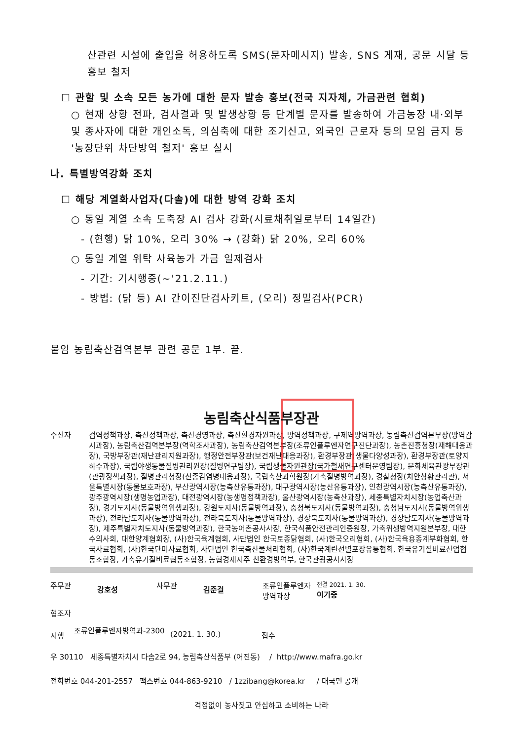산관련 시설에 출입을 허용하도록 SMS(문자메시지) 발송, SNS 게재, 공문 시달 등 홍보 철저
☐ 관할 및 소속 모든 농가에 대한 문자 발송 홍보(전국 지자체, 가금관련 협회)
○ 현재 상황 전파, 검사결과 및 발생상황 등 단계별 문자를 발송하여 가금농장 내·외부 및 종사자에 대한 개인소독, 의심축에 대한 조기신고, 외국인 근로자 등의 모임 금지 등 '농장단위 차단방역 철저' 홍보 실시
나. 특별방역강화 조치
☐ 해당 계열화사업자(다솔)에 대한 방역 강화 조치
○ 동일 계열 소속 도축장 AI 검사 강화(시료채취일로부터 14일간)
- (현행) 닭 10%, 오리 30% → (강화) 닭 20%, 오리 60%
○ 동일 계열 위탁 사육농가 가금 일제검사
- 기간: 기시행중(~'21.2.11.)
- 방법: (닭 등) AI 간이진단검사키트, (오리) 정밀검사(PCR)
붙임 농림축산검역본부 관련 공문 1부. 끝.
농림축산식품부장관
수신자 검역정책과장, 축산정책과장, 축산경영과장, 축산환경자원과장, 방역정책과장, 구제역방역과장, 농림축산검역본부장(방역감시과장), 농림축산검역본부장(역학조사과장), 농림축산검역본부장(조류인플루엔자연구진단과장), 농촌진흥청장(재해대응과장), 국방부장관(재난관리지원과장), 행정안전부장관(보건재난대응과장), 환경부장관(생물다양성과장), 환경부장관(토양지하수과장), 국립야생동물질병관리원장(질병연구팀장), 국립생물자원관장(국가철새연구센터운영팀장), 문화체육관광부장관(관광정책과장), 질병관리청장(신종감염병대응과장), 국립축산과학원장(가축질병방역과장), 경찰청장(치안상황관리관), 서울특별시장(동물보호과장), 부산광역시장(농축산유통과장), 대구광역시장(농산유통과장), 인천광역시장(농축산유통과장), 광주광역시장(생명농업과장), 대전광역시장(농생명정책과장), 울산광역시장(농축산과장), 세종특별자치시장(농업축산과장), 경기도지사(동물방역위생과장), 강원도지사(동물방역과장), 충청북도지사(동물방역과장), 충청남도지사(동물방역위생과장), 전라남도지사(동물방역과장), 전라북도지사(동물방역과장), 경상북도지사(동물방역과장), 경상남도지사(동물방역과장), 제주특별자치도지사(동물방역과장), 한국농어촌공사사장, 한국식품안전관리인증원장, 가축위생방역지원본부장, 대한수의사회, 대한양계협회장, (사)한국육계협회, 사단법인 한국토종닭협회, (사)한국오리협회, (사)한국육용종계부화협회, 한국사료협회, (사)한국단미사료협회, 사단법인 한국축산물처리협회, (사)한국계란선별포장유통협회, 한국유기질비료산업협동조합장, 가축유기질비료협동조합장, 농협경제지주 친환경방역부, 한국관광공사사장
주무관
강호성
사무관
김준걸
조류인플루엔자 방역과장
전결 2021. 1. 30.
이기중
협조자
시행
조류인플루엔자방역과-2300
(2021. 1. 30.) 접수
우 30110 세종특별자치시 다솜2로 94, 농림축산식품부 (어진동) / http://www.mafra.go.kr
전화번호 044-201-2557 팩스번호 044-863-9210 / 1zzibang@korea.kr / 대국민 공개
걱정없이 농사짓고 안심하고 소비하는 나라